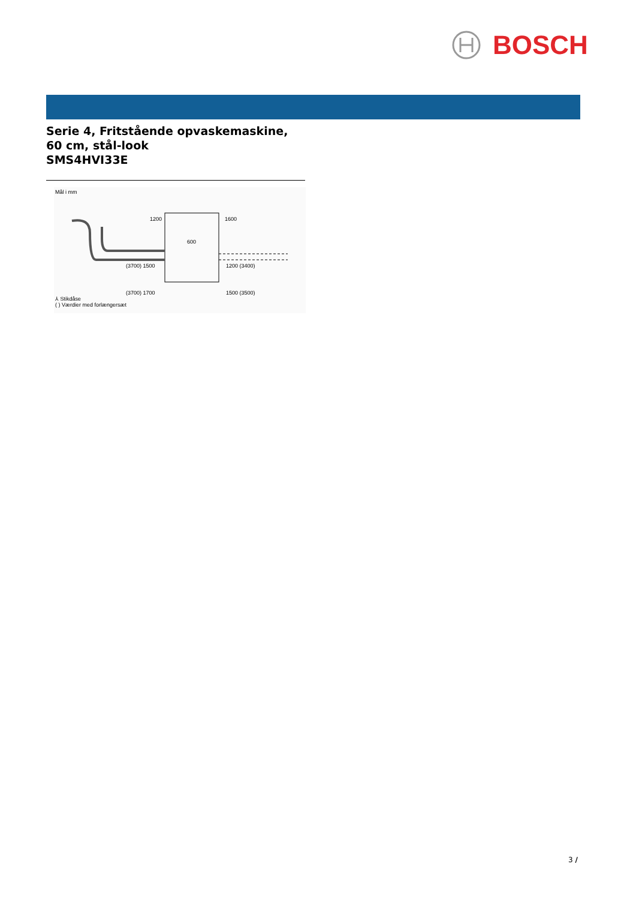BOSCH
Serie 4, Fritstående opvaskemaskine,
60 cm, stål-look
SMS4HVI33E
Mål i mm
1200
1600
600
(3700) 1500
1200 (3400)
(3700) 1700
1500 (3500)
⅄ Stikdåse
( ) Værdier med forlængersæt
3 /